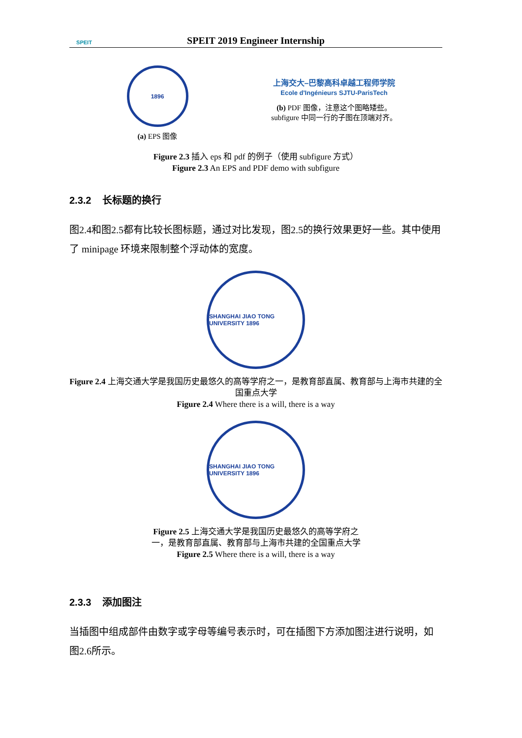SPEIT
SPEIT 2019 Engineer Internship
1896
(a) EPS 图像
上海交大–巴黎高科卓越工程师学院
Ecole d'Ingénieurs SJTU-ParisTech
(b) PDF 图像，注意这个图略矮些。
subfigure 中同一行的子图在顶端对齐。
Figure 2.3 插入 eps 和 pdf 的例子（使用 subfigure 方式）
Figure 2.3 An EPS and PDF demo with subfigure
2.3.2 长标题的换行
图2.4和图2.5都有比较长图标题，通过对比发现，图2.5的换行效果更好一些。其中使用了 minipage 环境来限制整个浮动体的宽度。
SHANGHAI JIAO TONG UNIVERSITY 1896
Figure 2.4 上海交通大学是我国历史最悠久的高等学府之一，是教育部直属、教育部与上海市共建的全国重点大学
Figure 2.4 Where there is a will, there is a way
SHANGHAI JIAO TONG UNIVERSITY 1896
Figure 2.5 上海交通大学是我国历史最悠久的高等学府之一，是教育部直属、教育部与上海市共建的全国重点大学
Figure 2.5 Where there is a will, there is a way
2.3.3 添加图注
当插图中组成部件由数字或字母等编号表示时，可在插图下方添加图注进行说明，如图2.6所示。